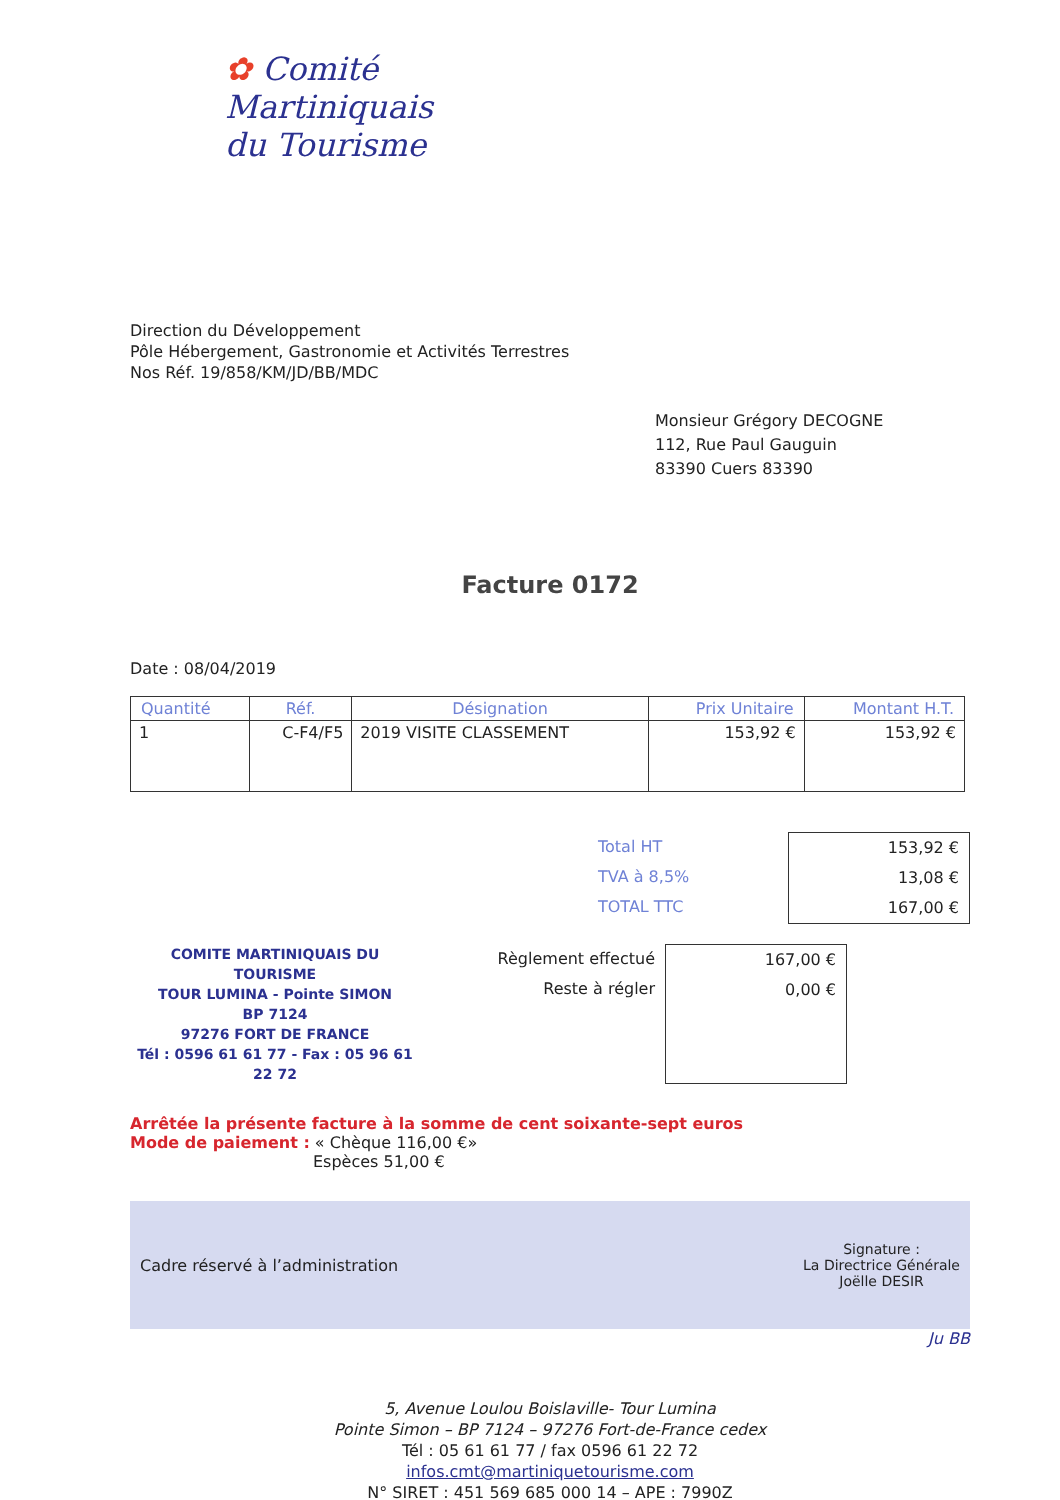✿ Comité
Martiniquais
du Tourisme
Direction du Développement
Pôle Hébergement, Gastronomie et Activités Terrestres
Nos Réf. 19/858/KM/JD/BB/MDC
Monsieur Grégory DECOGNE
112, Rue Paul Gauguin
83390 Cuers 83390
Facture 0172
Date : 08/04/2019
| Quantité | Réf. | Désignation | Prix Unitaire | Montant H.T. |
| --- | --- | --- | --- | --- |
| 1 | C-F4/F5 | 2019 VISITE CLASSEMENT | 153,92 € | 153,92 € |
Total HT
TVA à 8,5%
TOTAL TTC
153,92 €
13,08 €
167,00 €
COMITE MARTINIQUAIS DU TOURISME
TOUR LUMINA - Pointe SIMON
BP 7124
97276 FORT DE FRANCE
Tél : 0596 61 61 77 - Fax : 05 96 61 22 72
Règlement effectué
Reste à régler
167,00 €
0,00 €
Arrêtée la présente facture à la somme de cent soixante-sept euros
Mode de paiement : « Chèque 116,00 €»
Espèces 51,00 €
Cadre réservé à l’administration Signature :
La Directrice Générale
Joëlle DESIR
Ju BB
5, Avenue Loulou Boislaville- Tour Lumina
Pointe Simon – BP 7124 – 97276 Fort-de-France cedex
Tél : 05 61 61 77 / fax 0596 61 22 72
infos.cmt@martiniquetourisme.com
N° SIRET : 451 569 685 000 14 – APE : 7990Z